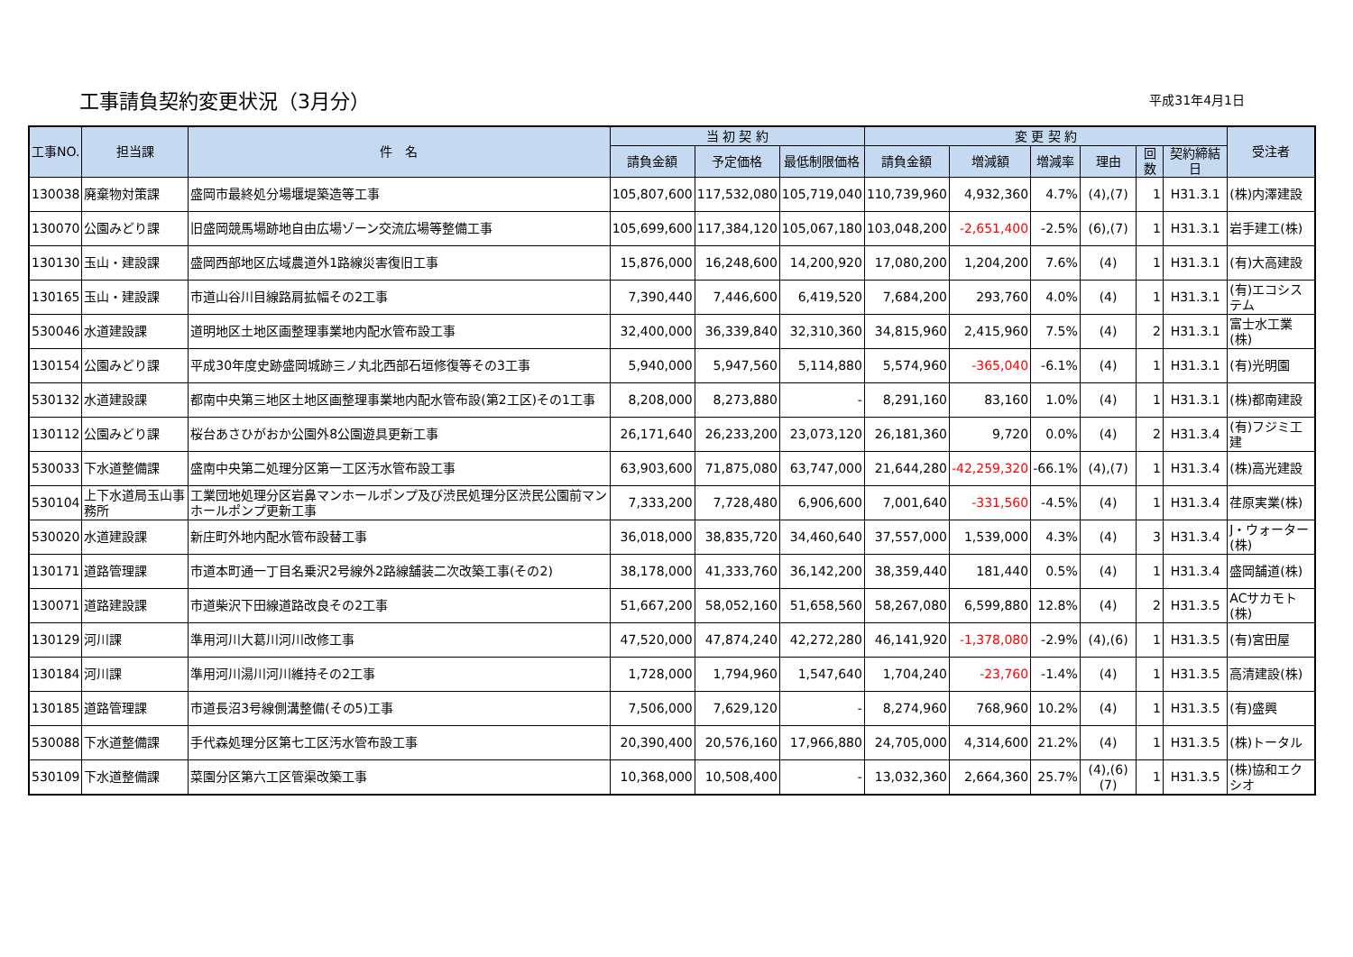工事請負契約変更状況（3月分）
平成31年4月1日
| 工事NO. | 担当課 | 件 名 | 当 初 契 約 | | | 変 更 契 約 | | | | | | 受注者 |
| --- | --- | --- | --- | --- | --- | --- | --- | --- | --- | --- | --- | --- |
| | | | 請負金額 | 予定価格 | 最低制限価格 | 請負金額 | 増減額 | 増減率 | 理由 | 回数 | 契約締結日 | |
| 130038 | 廃棄物対策課 | 盛岡市最終処分場堰堤築造等工事 | 105,807,600 | 117,532,080 | 105,719,040 | 110,739,960 | 4,932,360 | 4.7% | (4),(7) | 1 | H31.3.1 | (株)内澤建設 |
| 130070 | 公園みどり課 | 旧盛岡競馬場跡地自由広場ゾーン交流広場等整備工事 | 105,699,600 | 117,384,120 | 105,067,180 | 103,048,200 | -2,651,400 | -2.5% | (6),(7) | 1 | H31.3.1 | 岩手建工(株) |
| 130130 | 玉山・建設課 | 盛岡西部地区広域農道外1路線災害復旧工事 | 15,876,000 | 16,248,600 | 14,200,920 | 17,080,200 | 1,204,200 | 7.6% | (4) | 1 | H31.3.1 | (有)大高建設 |
| 130165 | 玉山・建設課 | 市道山谷川目線路肩拡幅その2工事 | 7,390,440 | 7,446,600 | 6,419,520 | 7,684,200 | 293,760 | 4.0% | (4) | 1 | H31.3.1 | (有)エコシステム |
| 530046 | 水道建設課 | 道明地区土地区画整理事業地内配水管布設工事 | 32,400,000 | 36,339,840 | 32,310,360 | 34,815,960 | 2,415,960 | 7.5% | (4) | 2 | H31.3.1 | 富士水工業(株) |
| 130154 | 公園みどり課 | 平成30年度史跡盛岡城跡三ノ丸北西部石垣修復等その3工事 | 5,940,000 | 5,947,560 | 5,114,880 | 5,574,960 | -365,040 | -6.1% | (4) | 1 | H31.3.1 | (有)光明園 |
| 530132 | 水道建設課 | 都南中央第三地区土地区画整理事業地内配水管布設(第2工区)その1工事 | 8,208,000 | 8,273,880 | - | 8,291,160 | 83,160 | 1.0% | (4) | 1 | H31.3.1 | (株)都南建設 |
| 130112 | 公園みどり課 | 桜台あさひがおか公園外8公園遊具更新工事 | 26,171,640 | 26,233,200 | 23,073,120 | 26,181,360 | 9,720 | 0.0% | (4) | 2 | H31.3.4 | (有)フジミ工建 |
| 530033 | 下水道整備課 | 盛南中央第二処理分区第一工区汚水管布設工事 | 63,903,600 | 71,875,080 | 63,747,000 | 21,644,280 | -42,259,320 | -66.1% | (4),(7) | 1 | H31.3.4 | (株)高光建設 |
| 530104 | 上下水道局玉山事務所 | 工業団地処理分区岩鼻マンホールポンプ及び渋民処理分区渋民公園前マンホールポンプ更新工事 | 7,333,200 | 7,728,480 | 6,906,600 | 7,001,640 | -331,560 | -4.5% | (4) | 1 | H31.3.4 | 荏原実業(株) |
| 530020 | 水道建設課 | 新庄町外地内配水管布設替工事 | 36,018,000 | 38,835,720 | 34,460,640 | 37,557,000 | 1,539,000 | 4.3% | (4) | 3 | H31.3.4 | J・ウォーター(株) |
| 130171 | 道路管理課 | 市道本町通一丁目名乗沢2号線外2路線舗装二次改築工事(その2) | 38,178,000 | 41,333,760 | 36,142,200 | 38,359,440 | 181,440 | 0.5% | (4) | 1 | H31.3.4 | 盛岡舗道(株) |
| 130071 | 道路建設課 | 市道柴沢下田線道路改良その2工事 | 51,667,200 | 58,052,160 | 51,658,560 | 58,267,080 | 6,599,880 | 12.8% | (4) | 2 | H31.3.5 | ACサカモト(株) |
| 130129 | 河川課 | 準用河川大葛川河川改修工事 | 47,520,000 | 47,874,240 | 42,272,280 | 46,141,920 | -1,378,080 | -2.9% | (4),(6) | 1 | H31.3.5 | (有)宮田屋 |
| 130184 | 河川課 | 準用河川湯川河川維持その2工事 | 1,728,000 | 1,794,960 | 1,547,640 | 1,704,240 | -23,760 | -1.4% | (4) | 1 | H31.3.5 | 高清建設(株) |
| 130185 | 道路管理課 | 市道長沼3号線側溝整備(その5)工事 | 7,506,000 | 7,629,120 | - | 8,274,960 | 768,960 | 10.2% | (4) | 1 | H31.3.5 | (有)盛興 |
| 530088 | 下水道整備課 | 手代森処理分区第七工区汚水管布設工事 | 20,390,400 | 20,576,160 | 17,966,880 | 24,705,000 | 4,314,600 | 21.2% | (4) | 1 | H31.3.5 | (株)トータル |
| 530109 | 下水道整備課 | 菜園分区第六工区管渠改築工事 | 10,368,000 | 10,508,400 | - | 13,032,360 | 2,664,360 | 25.7% | (4),(6) (7) | 1 | H31.3.5 | (株)協和エクシオ |